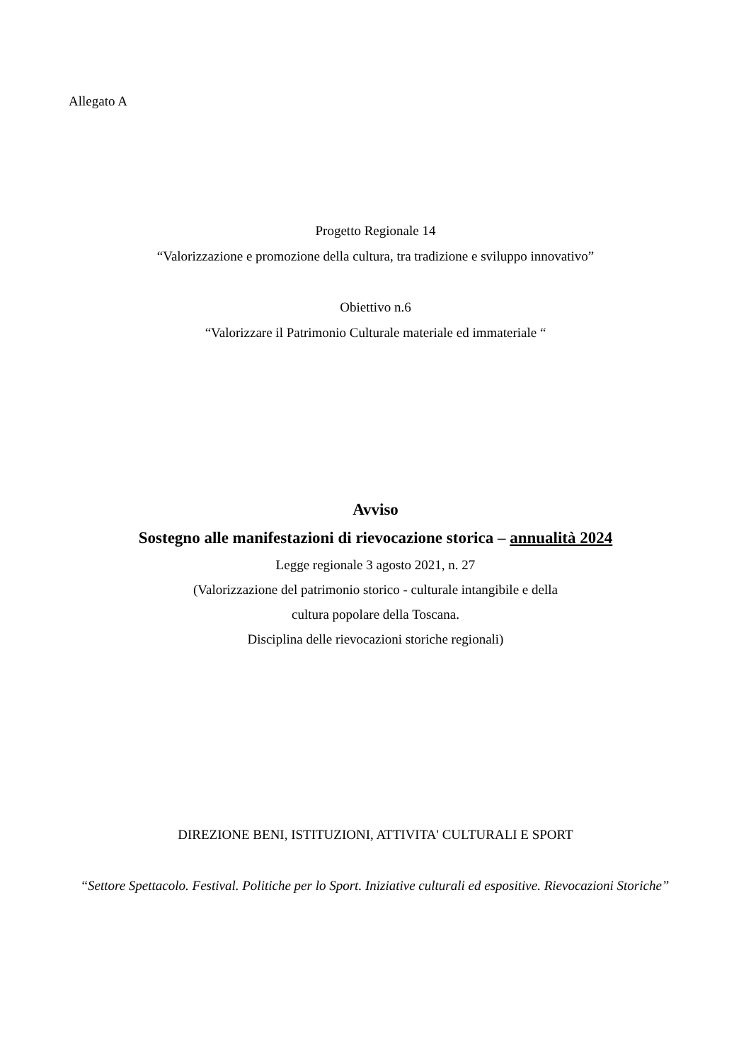Allegato A
Progetto Regionale 14
“Valorizzazione e promozione della cultura, tra tradizione e sviluppo innovativo”
Obiettivo n.6
“Valorizzare il Patrimonio Culturale materiale ed immateriale “
Avviso
Sostegno alle manifestazioni di rievocazione storica – annualità 2024
Legge regionale 3 agosto 2021, n. 27
(Valorizzazione del patrimonio storico - culturale intangibile e della
cultura popolare della Toscana.
Disciplina delle rievocazioni storiche regionali)
DIREZIONE BENI, ISTITUZIONI, ATTIVITA' CULTURALI E SPORT
“Settore Spettacolo. Festival. Politiche per lo Sport. Iniziative culturali ed espositive. Rievocazioni Storiche”